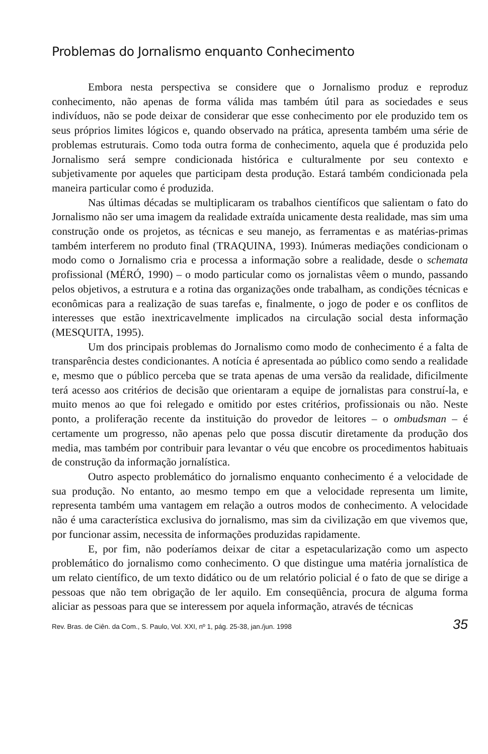Problemas do Jornalismo enquanto Conhecimento
Embora nesta perspectiva se considere que o Jornalismo produz e reproduz conhecimento, não apenas de forma válida mas também útil para as sociedades e seus indivíduos, não se pode deixar de considerar que esse conhecimento por ele produzido tem os seus próprios limites lógicos e, quando observado na prática, apresenta também uma série de problemas estruturais. Como toda outra forma de conhecimento, aquela que é produzida pelo Jornalismo será sempre condicionada histórica e culturalmente por seu contexto e subjetivamente por aqueles que participam desta produção. Estará também condicionada pela maneira particular como é produzida.
Nas últimas décadas se multiplicaram os trabalhos científicos que salientam o fato do Jornalismo não ser uma imagem da realidade extraída unicamente desta realidade, mas sim uma construção onde os projetos, as técnicas e seu manejo, as ferramentas e as matérias-primas também interferem no produto final (TRAQUINA, 1993). Inúmeras mediações condicionam o modo como o Jornalismo cria e processa a informação sobre a realidade, desde o schemata profissional (MÉRÓ, 1990) – o modo particular como os jornalistas vêem o mundo, passando pelos objetivos, a estrutura e a rotina das organizações onde trabalham, as condições técnicas e econômicas para a realização de suas tarefas e, finalmente, o jogo de poder e os conflitos de interesses que estão inextricavelmente implicados na circulação social desta informação (MESQUITA, 1995).
Um dos principais problemas do Jornalismo como modo de conhecimento é a falta de transparência destes condicionantes. A notícia é apresentada ao público como sendo a realidade e, mesmo que o público perceba que se trata apenas de uma versão da realidade, dificilmente terá acesso aos critérios de decisão que orientaram a equipe de jornalistas para construí-la, e muito menos ao que foi relegado e omitido por estes critérios, profissionais ou não. Neste ponto, a proliferação recente da instituição do provedor de leitores – o ombudsman – é certamente um progresso, não apenas pelo que possa discutir diretamente da produção dos media, mas também por contribuir para levantar o véu que encobre os procedimentos habituais de construção da informação jornalística.
Outro aspecto problemático do jornalismo enquanto conhecimento é a velocidade de sua produção. No entanto, ao mesmo tempo em que a velocidade representa um limite, representa também uma vantagem em relação a outros modos de conhecimento. A velocidade não é uma característica exclusiva do jornalismo, mas sim da civilização em que vivemos que, por funcionar assim, necessita de informações produzidas rapidamente.
E, por fim, não poderíamos deixar de citar a espetacularização como um aspecto problemático do jornalismo como conhecimento. O que distingue uma matéria jornalística de um relato científico, de um texto didático ou de um relatório policial é o fato de que se dirige a pessoas que não tem obrigação de ler aquilo. Em conseqüência, procura de alguma forma aliciar as pessoas para que se interessem por aquela informação, através de técnicas
Rev. Bras. de Ciên. da Com., S. Paulo, Vol. XXI, nº 1, pág. 25-38, jan./jun. 1998 35